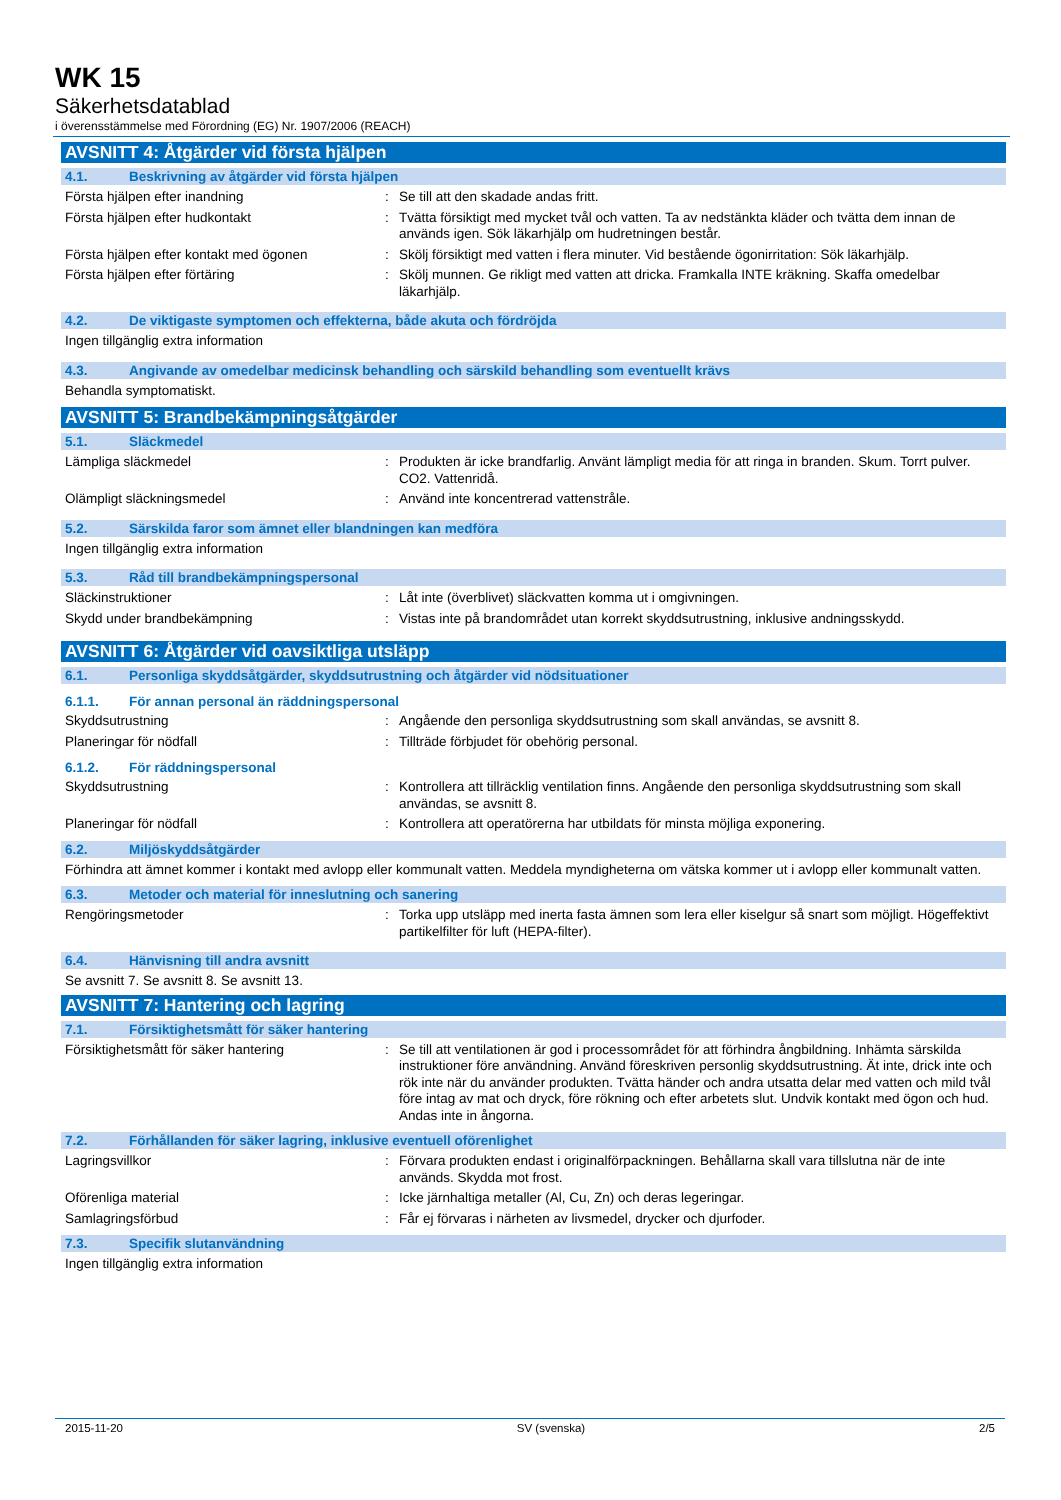WK 15
Säkerhetsdatablad
i överensstämmelse med Förordning (EG) Nr. 1907/2006 (REACH)
AVSNITT 4: Åtgärder vid första hjälpen
4.1. Beskrivning av åtgärder vid första hjälpen
Första hjälpen efter inandning : Se till att den skadade andas fritt.
Första hjälpen efter hudkontakt : Tvätta försiktigt med mycket tvål och vatten. Ta av nedstänkta kläder och tvätta dem innan de används igen. Sök läkarhjälp om hudretningen består.
Första hjälpen efter kontakt med ögonen : Skölj försiktigt med vatten i flera minuter. Vid bestående ögonirritation: Sök läkarhjälp.
Första hjälpen efter förtäring : Skölj munnen. Ge rikligt med vatten att dricka. Framkalla INTE kräkning. Skaffa omedelbar läkarhjälp.
4.2. De viktigaste symptomen och effekterna, både akuta och fördröjda
Ingen tillgänglig extra information
4.3. Angivande av omedelbar medicinsk behandling och särskild behandling som eventuellt krävs
Behandla symptomatiskt.
AVSNITT 5: Brandbekämpningsåtgärder
5.1. Släckmedel
Lämpliga släckmedel : Produkten är icke brandfarlig. Använt lämpligt media för att ringa in branden. Skum. Torrt pulver. CO2. Vattenridå.
Olämpligt släckningsmedel : Använd inte koncentrerad vattenstråle.
5.2. Särskilda faror som ämnet eller blandningen kan medföra
Ingen tillgänglig extra information
5.3. Råd till brandbekämpningspersonal
Släckinstruktioner : Låt inte (överblivet) släckvatten komma ut i omgivningen.
Skydd under brandbekämpning : Vistas inte på brandområdet utan korrekt skyddsutrustning, inklusive andningsskydd.
AVSNITT 6: Åtgärder vid oavsiktliga utsläpp
6.1. Personliga skyddsåtgärder, skyddsutrustning och åtgärder vid nödsituationer
6.1.1. För annan personal än räddningspersonal
Skyddsutrustning : Angående den personliga skyddsutrustning som skall användas, se avsnitt 8.
Planeringar för nödfall : Tillträde förbjudet för obehörig personal.
6.1.2. För räddningspersonal
Skyddsutrustning : Kontrollera att tillräcklig ventilation finns. Angående den personliga skyddsutrustning som skall användas, se avsnitt 8.
Planeringar för nödfall : Kontrollera att operatörerna har utbildats för minsta möjliga exponering.
6.2. Miljöskyddsåtgärder
Förhindra att ämnet kommer i kontakt med avlopp eller kommunalt vatten. Meddela myndigheterna om vätska kommer ut i avlopp eller kommunalt vatten.
6.3. Metoder och material för inneslutning och sanering
Rengöringsmetoder : Torka upp utsläpp med inerta fasta ämnen som lera eller kiselgur så snart som möjligt. Högeffektivt partikelfilter för luft (HEPA-filter).
6.4. Hänvisning till andra avsnitt
Se avsnitt 7. Se avsnitt 8. Se avsnitt 13.
AVSNITT 7: Hantering och lagring
7.1. Försiktighetsmått för säker hantering
Försiktighetsmått för säker hantering : Se till att ventilationen är god i processområdet för att förhindra ångbildning. Inhämta särskilda instruktioner före användning. Använd föreskriven personlig skyddsutrustning. Ät inte, drick inte och rök inte när du använder produkten. Tvätta händer och andra utsatta delar med vatten och mild tvål före intag av mat och dryck, före rökning och efter arbetets slut. Undvik kontakt med ögon och hud. Andas inte in ångorna.
7.2. Förhållanden för säker lagring, inklusive eventuell oförenlighet
Lagringsvillkor : Förvara produkten endast i originalförpackningen. Behållarna skall vara tillslutna när de inte används. Skydda mot frost.
Oförenliga material : Icke järnhaltiga metaller (Al, Cu, Zn) och deras legeringar.
Samlagringsförbud : Får ej förvaras i närheten av livsmedel, drycker och djurfoder.
7.3. Specifik slutanvändning
Ingen tillgänglig extra information
2015-11-20 SV (svenska) 2/5